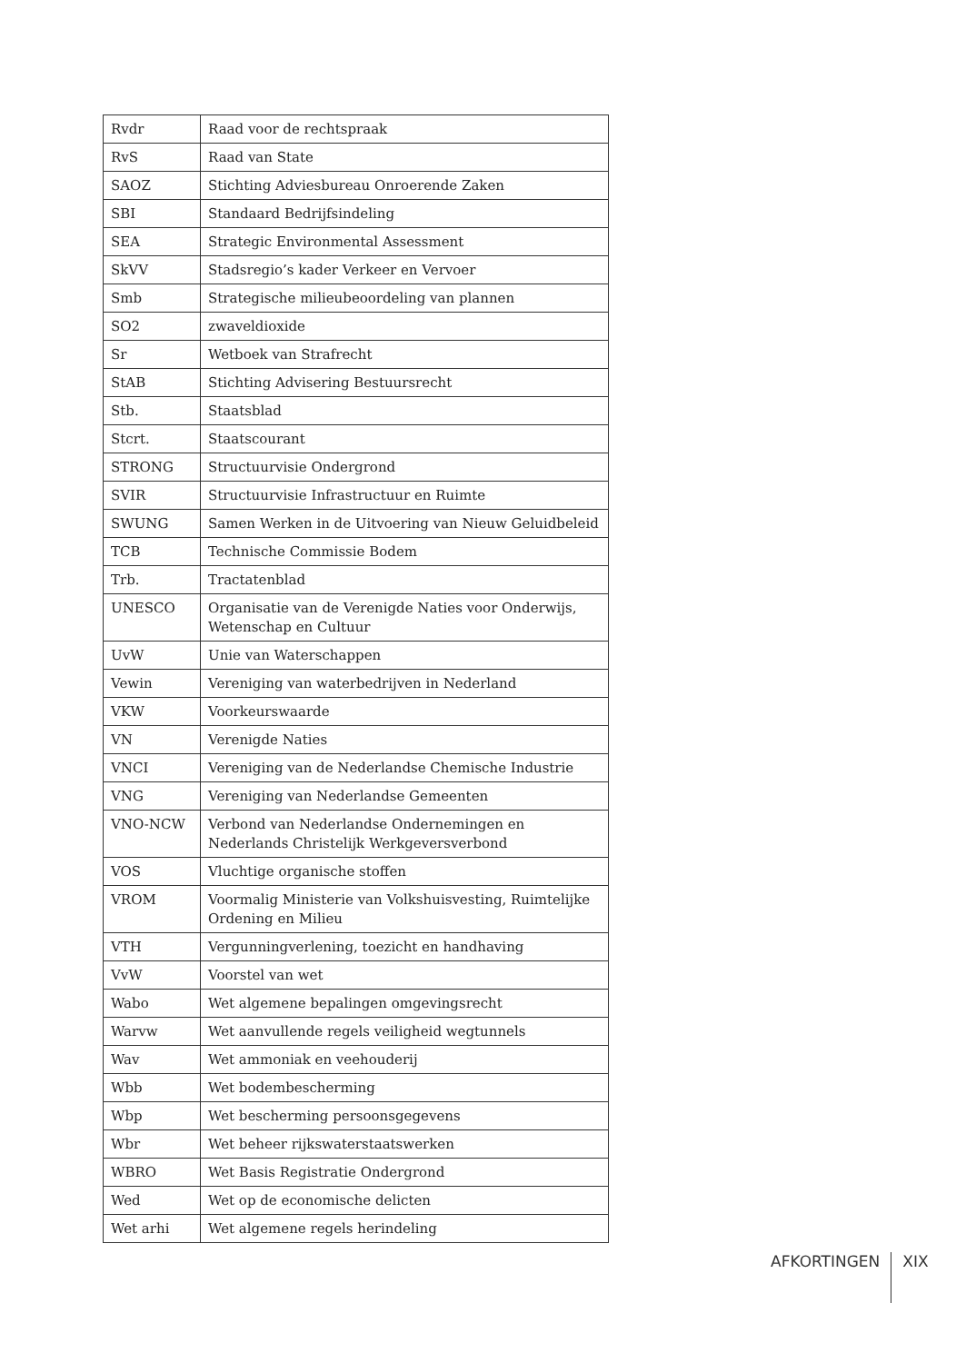| Rvdr | Raad voor de rechtspraak |
| RvS | Raad van State |
| SAOZ | Stichting Adviesbureau Onroerende Zaken |
| SBI | Standaard Bedrijfsindeling |
| SEA | Strategic Environmental Assessment |
| SkVV | Stadsregio’s kader Verkeer en Vervoer |
| Smb | Strategische milieubeoordeling van plannen |
| SO2 | zwaveldioxide |
| Sr | Wetboek van Strafrecht |
| StAB | Stichting Advisering Bestuursrecht |
| Stb. | Staatsblad |
| Stcrt. | Staatscourant |
| STRONG | Structuurvisie Ondergrond |
| SVIR | Structuurvisie Infrastructuur en Ruimte |
| SWUNG | Samen Werken in de Uitvoering van Nieuw Geluidbeleid |
| TCB | Technische Commissie Bodem |
| Trb. | Tractatenblad |
| UNESCO | Organisatie van de Verenigde Naties voor Onderwijs, Wetenschap en Cultuur |
| UvW | Unie van Waterschappen |
| Vewin | Vereniging van waterbedrijven in Nederland |
| VKW | Voorkeurswaarde |
| VN | Verenigde Naties |
| VNCI | Vereniging van de Nederlandse Chemische Industrie |
| VNG | Vereniging van Nederlandse Gemeenten |
| VNO-NCW | Verbond van Nederlandse Ondernemingen en Nederlands Christelijk Werkgeversverbond |
| VOS | Vluchtige organische stoffen |
| VROM | Voormalig Ministerie van Volkshuisvesting, Ruimtelijke Ordening en Milieu |
| VTH | Vergunningverlening, toezicht en handhaving |
| VvW | Voorstel van wet |
| Wabo | Wet algemene bepalingen omgevingsrecht |
| Warvw | Wet aanvullende regels veiligheid wegtunnels |
| Wav | Wet ammoniak en veehouderij |
| Wbb | Wet bodembescherming |
| Wbp | Wet bescherming persoonsgegevens |
| Wbr | Wet beheer rijkswaterstaatswerken |
| WBRO | Wet Basis Registratie Ondergrond |
| Wed | Wet op de economische delicten |
| Wet arhi | Wet algemene regels herindeling |
AFKORTINGEN XIX